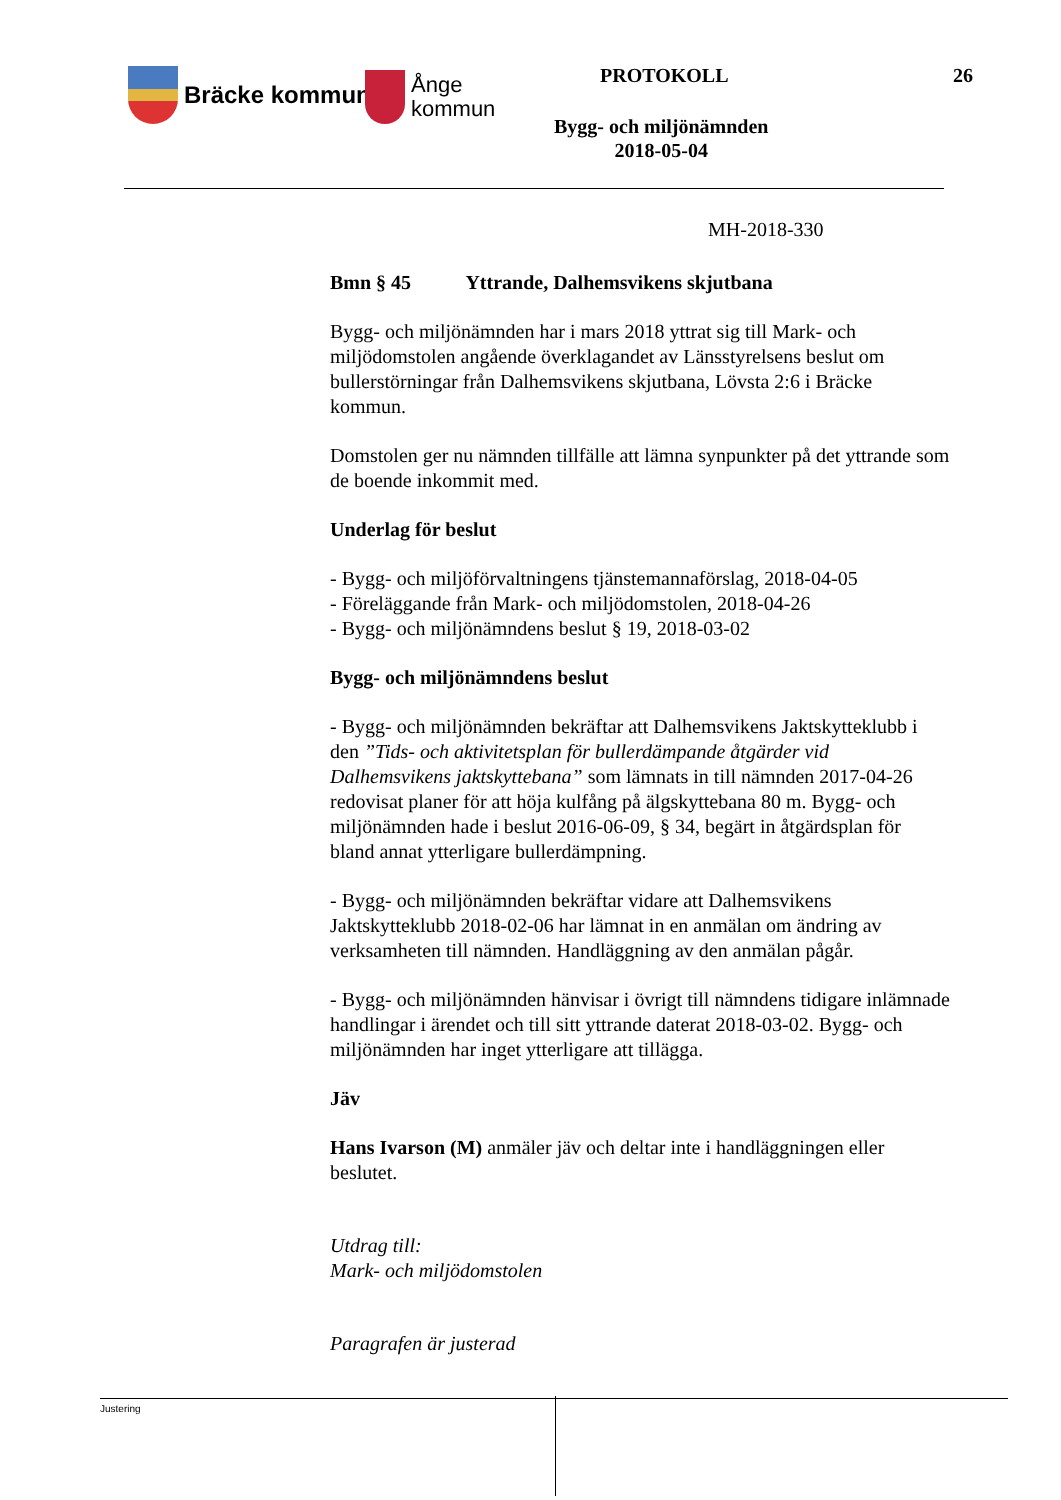Bräcke kommun
Ånge
kommun
PROTOKOLL 26
Bygg- och miljönämnden
2018-05-04
MH-2018-330
Bmn § 45 Yttrande, Dalhemsvikens skjutbana
Bygg- och miljönämnden har i mars 2018 yttrat sig till Mark- och miljödomstolen angående överklagandet av Länsstyrelsens beslut om bullerstörningar från Dalhemsvikens skjutbana, Lövsta 2:6 i Bräcke kommun.
Domstolen ger nu nämnden tillfälle att lämna synpunkter på det yttrande som de boende inkommit med.
Underlag för beslut
- Bygg- och miljöförvaltningens tjänstemannaförslag, 2018-04-05
- Föreläggande från Mark- och miljödomstolen, 2018-04-26
- Bygg- och miljönämndens beslut § 19, 2018-03-02
Bygg- och miljönämndens beslut
- Bygg- och miljönämnden bekräftar att Dalhemsvikens Jaktskytteklubb i den ”Tids- och aktivitetsplan för bullerdämpande åtgärder vid Dalhemsvikens jaktskyttebana” som lämnats in till nämnden 2017-04-26 redovisat planer för att höja kulfång på älgskyttebana 80 m. Bygg- och miljönämnden hade i beslut 2016-06-09, § 34, begärt in åtgärdsplan för bland annat ytterligare bullerdämpning.
- Bygg- och miljönämnden bekräftar vidare att Dalhemsvikens Jaktskytteklubb 2018-02-06 har lämnat in en anmälan om ändring av verksamheten till nämnden. Handläggning av den anmälan pågår.
- Bygg- och miljönämnden hänvisar i övrigt till nämndens tidigare inlämnade handlingar i ärendet och till sitt yttrande daterat 2018-03-02. Bygg- och miljönämnden har inget ytterligare att tillägga.
Jäv
Hans Ivarson (M) anmäler jäv och deltar inte i handläggningen eller beslutet.
Utdrag till:
Mark- och miljödomstolen
Paragrafen är justerad
Justering